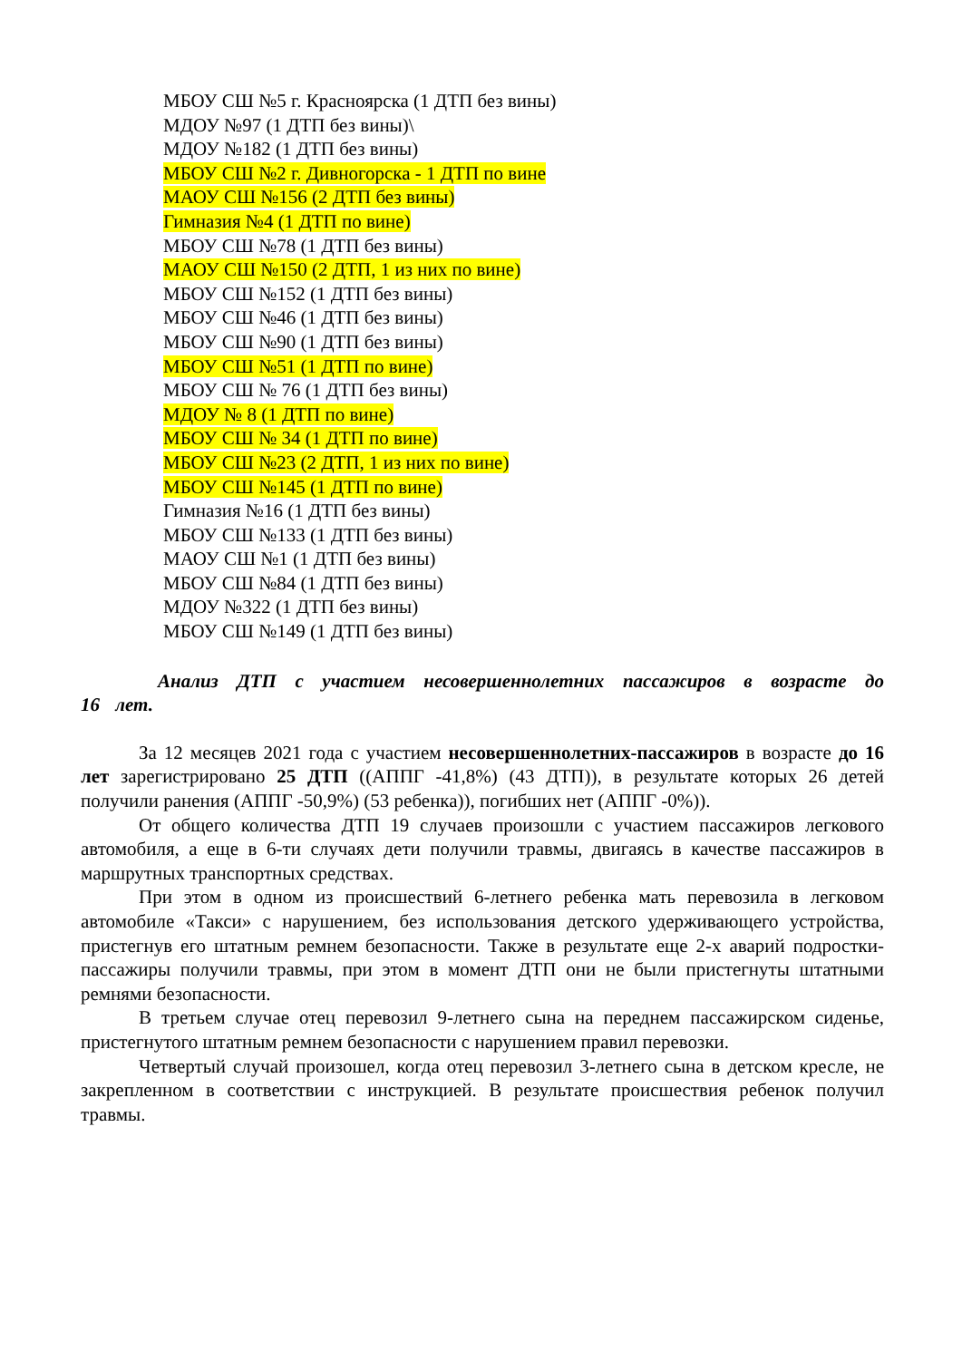МБОУ СШ №5 г. Красноярска (1 ДТП без вины)
МДОУ №97 (1 ДТП без вины)\
МДОУ №182 (1 ДТП без вины)
МБОУ СШ №2 г. Дивногорска - 1 ДТП по вине
МАОУ СШ №156 (2 ДТП без вины)
Гимназия №4 (1 ДТП по вине)
МБОУ СШ №78 (1 ДТП без вины)
МАОУ СШ №150 (2 ДТП, 1 из них по вине)
МБОУ СШ №152 (1 ДТП без вины)
МБОУ СШ №46 (1 ДТП без вины)
МБОУ СШ №90 (1 ДТП без вины)
МБОУ СШ №51 (1 ДТП по вине)
МБОУ СШ № 76 (1 ДТП без вины)
МДОУ № 8 (1 ДТП по вине)
МБОУ СШ № 34 (1 ДТП по вине)
МБОУ СШ №23 (2 ДТП, 1 из них по вине)
МБОУ СШ №145 (1 ДТП по вине)
Гимназия №16 (1 ДТП без вины)
МБОУ СШ №133 (1 ДТП без вины)
МАОУ СШ №1 (1 ДТП без вины)
МБОУ СШ №84 (1 ДТП без вины)
МДОУ №322 (1 ДТП без вины)
МБОУ СШ №149 (1 ДТП без вины)
Анализ ДТП с участием несовершеннолетних пассажиров в возрасте до 16 лет.
За 12 месяцев 2021 года с участием несовершеннолетних-пассажиров в возрасте до 16 лет зарегистрировано 25 ДТП ((АППГ -41,8%) (43 ДТП)), в результате которых 26 детей получили ранения (АППГ -50,9%) (53 ребенка)), погибших нет (АППГ -0%)).
От общего количества ДТП 19 случаев произошли с участием пассажиров легкового автомобиля, а еще в 6-ти случаях дети получили травмы, двигаясь в качестве пассажиров в маршрутных транспортных средствах.
При этом в одном из происшествий 6-летнего ребенка мать перевозила в легковом автомобиле «Такси» с нарушением, без использования детского удерживающего устройства, пристегнув его штатным ремнем безопасности. Также в результате еще 2-х аварий подростки-пассажиры получили травмы, при этом в момент ДТП они не были пристегнуты штатными ремнями безопасности.
В третьем случае отец перевозил 9-летнего сына на переднем пассажирском сиденье, пристегнутого штатным ремнем безопасности с нарушением правил перевозки.
Четвертый случай произошел, когда отец перевозил 3-летнего сына в детском кресле, не закрепленном в соответствии с инструкцией. В результате происшествия ребенок получил травмы.